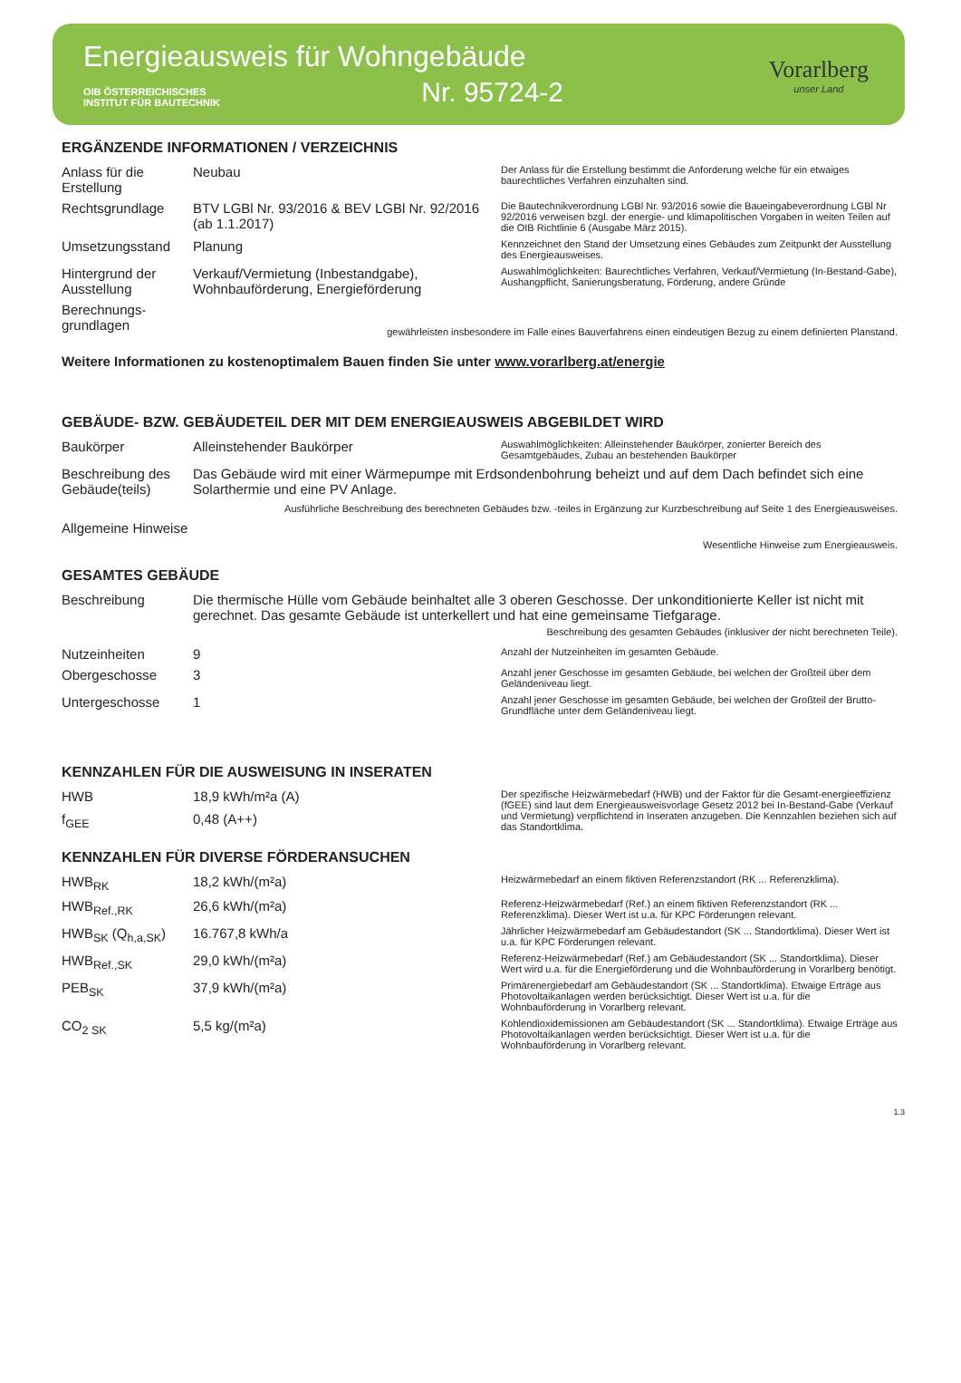Energieausweis für Wohngebäude
OIB ÖSTERREICHISCHES
INSTITUT FÜR BAUTECHNIK
Nr. 95724-2
Vorarlberg
unser Land
ERGÄNZENDE INFORMATIONEN / VERZEICHNIS
| Anlass für die Erstellung | Neubau | Der Anlass für die Erstellung bestimmt die Anforderung welche für ein etwaiges baurechtliches Verfahren einzuhalten sind. |
| Rechtsgrundlage | BTV LGBl Nr. 93/2016 & BEV LGBl Nr. 92/2016 (ab 1.1.2017) | Die Bautechnikverordnung LGBl Nr. 93/2016 sowie die Baueingabeverordnung LGBl Nr 92/2016 verweisen bzgl. der energie- und klimapolitischen Vorgaben in weiten Teilen auf die OIB Richtlinie 6 (Ausgabe März 2015). |
| Umsetzungsstand | Planung | Kennzeichnet den Stand der Umsetzung eines Gebäudes zum Zeitpunkt der Ausstellung des Energieausweises. |
| Hintergrund der Ausstellung | Verkauf/Vermietung (Inbestandgabe), Wohnbauförderung, Energieförderung | Auswahlmöglichkeiten: Baurechtliches Verfahren, Verkauf/Vermietung (In-Bestand-Gabe), Aushangpflicht, Sanierungsberatung, Förderung, andere Gründe |
| Berechnungs-grundlagen | gewährleisten insbesondere im Falle eines Bauverfahrens einen eindeutigen Bezug zu einem definierten Planstand. | |
Weitere Informationen zu kostenoptimalem Bauen finden Sie unter www.vorarlberg.at/energie
GEBÄUDE- BZW. GEBÄUDETEIL DER MIT DEM ENERGIEAUSWEIS ABGEBILDET WIRD
| Baukörper | Alleinstehender Baukörper | Auswahlmöglichkeiten: Alleinstehender Baukörper, zonierter Bereich des Gesamtgebäudes, Zubau an bestehenden Baukörper |
| Beschreibung des Gebäude(teils) | Das Gebäude wird mit einer Wärmepumpe mit Erdsondenbohrung beheizt und auf dem Dach befindet sich eine Solarthermie und eine PV Anlage. | |
Ausführliche Beschreibung des berechneten Gebäudes bzw. -teiles in Ergänzung zur Kurzbeschreibung auf Seite 1 des Energieausweises.
| Allgemeine Hinweise | Wesentliche Hinweise zum Energieausweis. |
GESAMTES GEBÄUDE
| Beschreibung | Die thermische Hülle vom Gebäude beinhaltet alle 3 oberen Geschosse. Der unkonditionierte Keller ist nicht mit gerechnet. Das gesamte Gebäude ist unterkellert und hat eine gemeinsame Tiefgarage. Beschreibung des gesamten Gebäudes (inklusiver der nicht berechneten Teile). | |
| Nutzeinheiten | 9 | Anzahl der Nutzeinheiten im gesamten Gebäude. |
| Obergeschosse | 3 | Anzahl jener Geschosse im gesamten Gebäude, bei welchen der Großteil über dem Geländeniveau liegt. |
| Untergeschosse | 1 | Anzahl jener Geschosse im gesamten Gebäude, bei welchen der Großteil der Brutto-Grundfläche unter dem Geländeniveau liegt. |
KENNZAHLEN FÜR DIE AUSWEISUNG IN INSERATEN
| HWB | 18,9 kWh/m²a (A) | Der spezifische Heizwärmebedarf (HWB) und der Faktor für die Gesamt-energieeffizienz (fGEE) sind laut dem Energieausweisvorlage Gesetz 2012 bei In-Bestand-Gabe (Verkauf und Vermietung) verpflichtend in Inseraten anzugeben. Die Kennzahlen beziehen sich auf das Standortklima. |
| f<sub>GEE</sub> | 0,48 (A++) | |
KENNZAHLEN FÜR DIVERSE FÖRDERANSUCHEN
| HWB<sub>RK</sub> | 18,2 kWh/(m²a) | Heizwärmebedarf an einem fiktiven Referenzstandort (RK ... Referenzklima). |
| HWB<sub>Ref.,RK</sub> | 26,6 kWh/(m²a) | Referenz-Heizwärmebedarf (Ref.) an einem fiktiven Referenzstandort (RK ... Referenzklima). Dieser Wert ist u.a. für KPC Förderungen relevant. |
| HWB<sub>SK</sub> (Q<sub>h,a,SK</sub>) | 16.767,8 kWh/a | Jährlicher Heizwärmebedarf am Gebäudestandort (SK ... Standortklima). Dieser Wert ist u.a. für KPC Förderungen relevant. |
| HWB<sub>Ref.,SK</sub> | 29,0 kWh/(m²a) | Referenz-Heizwärmebedarf (Ref.) am Gebäudestandort (SK ... Standortklima). Dieser Wert wird u.a. für die Energieförderung und die Wohnbauförderung in Vorarlberg benötigt. |
| PEB<sub>SK</sub> | 37,9 kWh/(m²a) | Primärenergiebedarf am Gebäudestandort (SK ... Standortklima). Etwaige Erträge aus Photovoltaikanlagen werden berücksichtigt. Dieser Wert ist u.a. für die Wohnbauförderung in Vorarlberg relevant. |
| CO<sub>2 SK</sub> | 5,5 kg/(m²a) | Kohlendioxidemissionen am Gebäudestandort (SK ... Standortklima). Etwaige Erträge aus Photovoltaikanlagen werden berücksichtigt. Dieser Wert ist u.a. für die Wohnbauförderung in Vorarlberg relevant. |
1.3